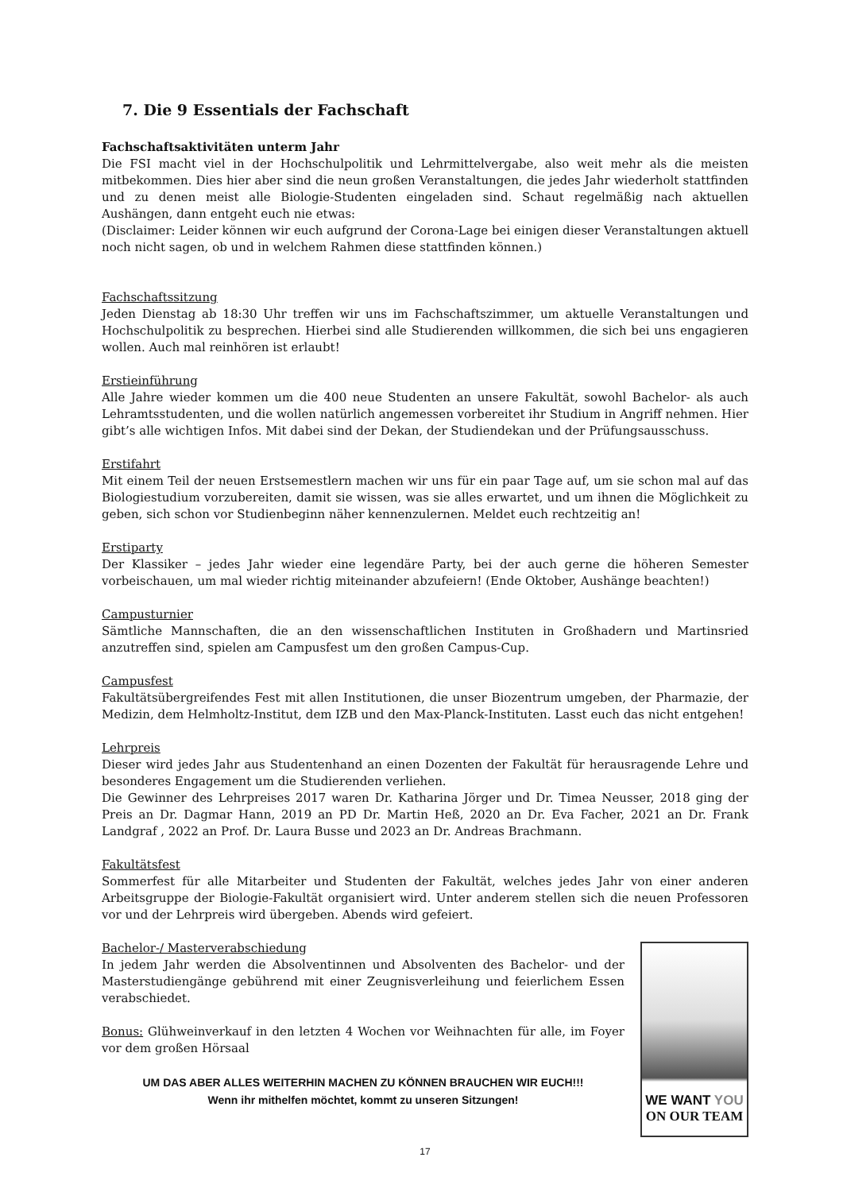7. Die 9 Essentials der Fachschaft
Fachschaftsaktivitäten unterm Jahr
Die FSI macht viel in der Hochschulpolitik und Lehrmittelvergabe, also weit mehr als die meisten mitbekommen. Dies hier aber sind die neun großen Veranstaltungen, die jedes Jahr wiederholt stattfinden und zu denen meist alle Biologie-Studenten eingeladen sind. Schaut regelmäßig nach aktuellen Aushängen, dann entgeht euch nie etwas:
(Disclaimer: Leider können wir euch aufgrund der Corona-Lage bei einigen dieser Veranstaltungen aktuell noch nicht sagen, ob und in welchem Rahmen diese stattfinden können.)
Fachschaftssitzung
Jeden Dienstag ab 18:30 Uhr treffen wir uns im Fachschaftszimmer, um aktuelle Veranstaltungen und Hochschulpolitik zu besprechen. Hierbei sind alle Studierenden willkommen, die sich bei uns engagieren wollen. Auch mal reinhören ist erlaubt!
Erstieinführung
Alle Jahre wieder kommen um die 400 neue Studenten an unsere Fakultät, sowohl Bachelor- als auch Lehramtsstudenten, und die wollen natürlich angemessen vorbereitet ihr Studium in Angriff nehmen. Hier gibt’s alle wichtigen Infos. Mit dabei sind der Dekan, der Studiendekan und der Prüfungsausschuss.
Erstifahrt
Mit einem Teil der neuen Erstsemestlern machen wir uns für ein paar Tage auf, um sie schon mal auf das Biologiestudium vorzubereiten, damit sie wissen, was sie alles erwartet, und um ihnen die Möglichkeit zu geben, sich schon vor Studienbeginn näher kennenzulernen. Meldet euch rechtzeitig an!
Erstiparty
Der Klassiker – jedes Jahr wieder eine legendäre Party, bei der auch gerne die höheren Semester vorbeischauen, um mal wieder richtig miteinander abzufeiern! (Ende Oktober, Aushänge beachten!)
Campusturnier
Sämtliche Mannschaften, die an den wissenschaftlichen Instituten in Großhadern und Martinsried anzutreffen sind, spielen am Campusfest um den großen Campus-Cup.
Campusfest
Fakultätsübergreifendes Fest mit allen Institutionen, die unser Biozentrum umgeben, der Pharmazie, der Medizin, dem Helmholtz-Institut, dem IZB und den Max-Planck-Instituten. Lasst euch das nicht entgehen!
Lehrpreis
Dieser wird jedes Jahr aus Studentenhand an einen Dozenten der Fakultät für herausragende Lehre und besonderes Engagement um die Studierenden verliehen.
Die Gewinner des Lehrpreises 2017 waren Dr. Katharina Jörger und Dr. Timea Neusser, 2018 ging der Preis an Dr. Dagmar Hann, 2019 an PD Dr. Martin Heß, 2020 an Dr. Eva Facher, 2021 an Dr. Frank Landgraf , 2022 an Prof. Dr. Laura Busse und 2023 an Dr. Andreas Brachmann.
Fakultätsfest
Sommerfest für alle Mitarbeiter und Studenten der Fakultät, welches jedes Jahr von einer anderen Arbeitsgruppe der Biologie-Fakultät organisiert wird. Unter anderem stellen sich die neuen Professoren vor und der Lehrpreis wird übergeben. Abends wird gefeiert.
Bachelor-/ Masterverabschiedung
In jedem Jahr werden die Absolventinnen und Absolventen des Bachelor- und der Masterstudiengänge gebührend mit einer Zeugnisverleihung und feierlichem Essen verabschiedet.
Bonus: Glühweinverkauf in den letzten 4 Wochen vor Weihnachten für alle, im Foyer vor dem großen Hörsaal
UM DAS ABER ALLES WEITERHIN MACHEN ZU KÖNNEN BRAUCHEN WIR EUCH!!!
Wenn ihr mithelfen möchtet, kommt zu unseren Sitzungen!
WE WANT YOU
ON OUR TEAM
17